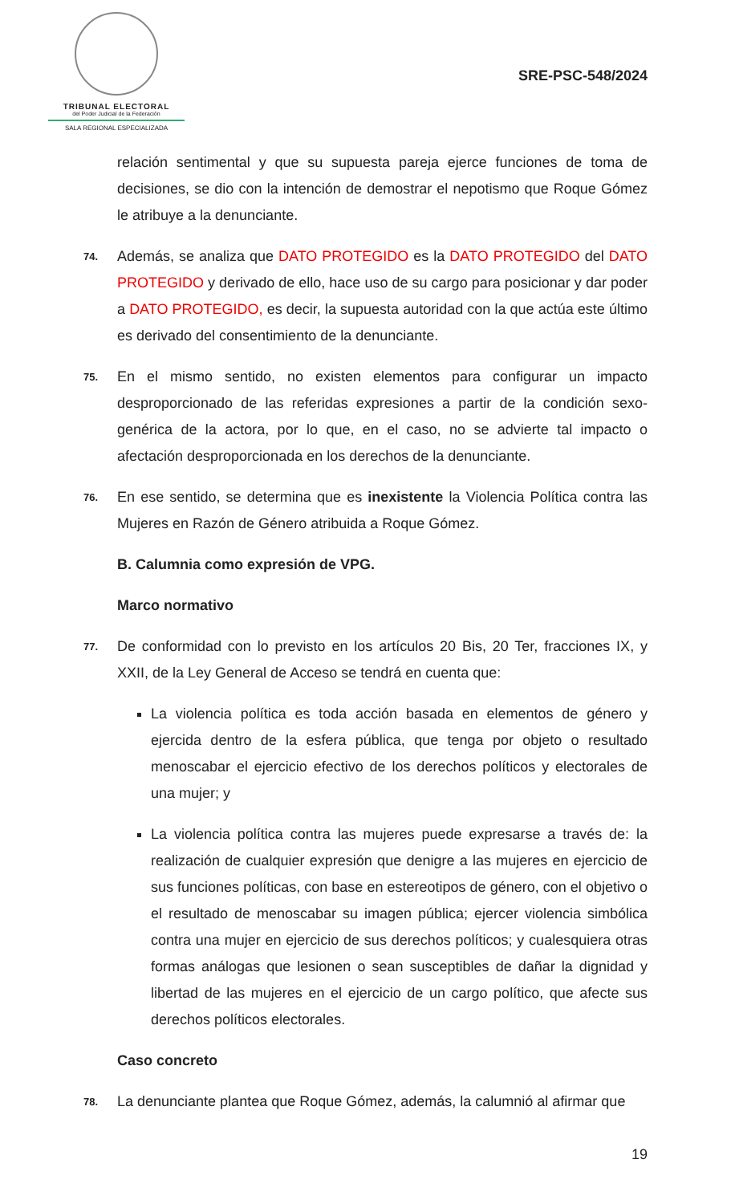TRIBUNAL ELECTORAL
del Poder Judicial de la Federación
SALA REGIONAL ESPECIALIZADA
SRE-PSC-548/2024
relación sentimental y que su supuesta pareja ejerce funciones de toma de decisiones, se dio con la intención de demostrar el nepotismo que Roque Gómez le atribuye a la denunciante.
74. Además, se analiza que DATO PROTEGIDO es la DATO PROTEGIDO del DATO PROTEGIDO y derivado de ello, hace uso de su cargo para posicionar y dar poder a DATO PROTEGIDO, es decir, la supuesta autoridad con la que actúa este último es derivado del consentimiento de la denunciante.
75. En el mismo sentido, no existen elementos para configurar un impacto desproporcionado de las referidas expresiones a partir de la condición sexo-genérica de la actora, por lo que, en el caso, no se advierte tal impacto o afectación desproporcionada en los derechos de la denunciante.
76. En ese sentido, se determina que es inexistente la Violencia Política contra las Mujeres en Razón de Género atribuida a Roque Gómez.
B. Calumnia como expresión de VPG.
Marco normativo
77. De conformidad con lo previsto en los artículos 20 Bis, 20 Ter, fracciones IX, y XXII, de la Ley General de Acceso se tendrá en cuenta que:
La violencia política es toda acción basada en elementos de género y ejercida dentro de la esfera pública, que tenga por objeto o resultado menoscabar el ejercicio efectivo de los derechos políticos y electorales de una mujer; y
La violencia política contra las mujeres puede expresarse a través de: la realización de cualquier expresión que denigre a las mujeres en ejercicio de sus funciones políticas, con base en estereotipos de género, con el objetivo o el resultado de menoscabar su imagen pública; ejercer violencia simbólica contra una mujer en ejercicio de sus derechos políticos; y cualesquiera otras formas análogas que lesionen o sean susceptibles de dañar la dignidad y libertad de las mujeres en el ejercicio de un cargo político, que afecte sus derechos políticos electorales.
Caso concreto
78. La denunciante plantea que Roque Gómez, además, la calumnió al afirmar que
19